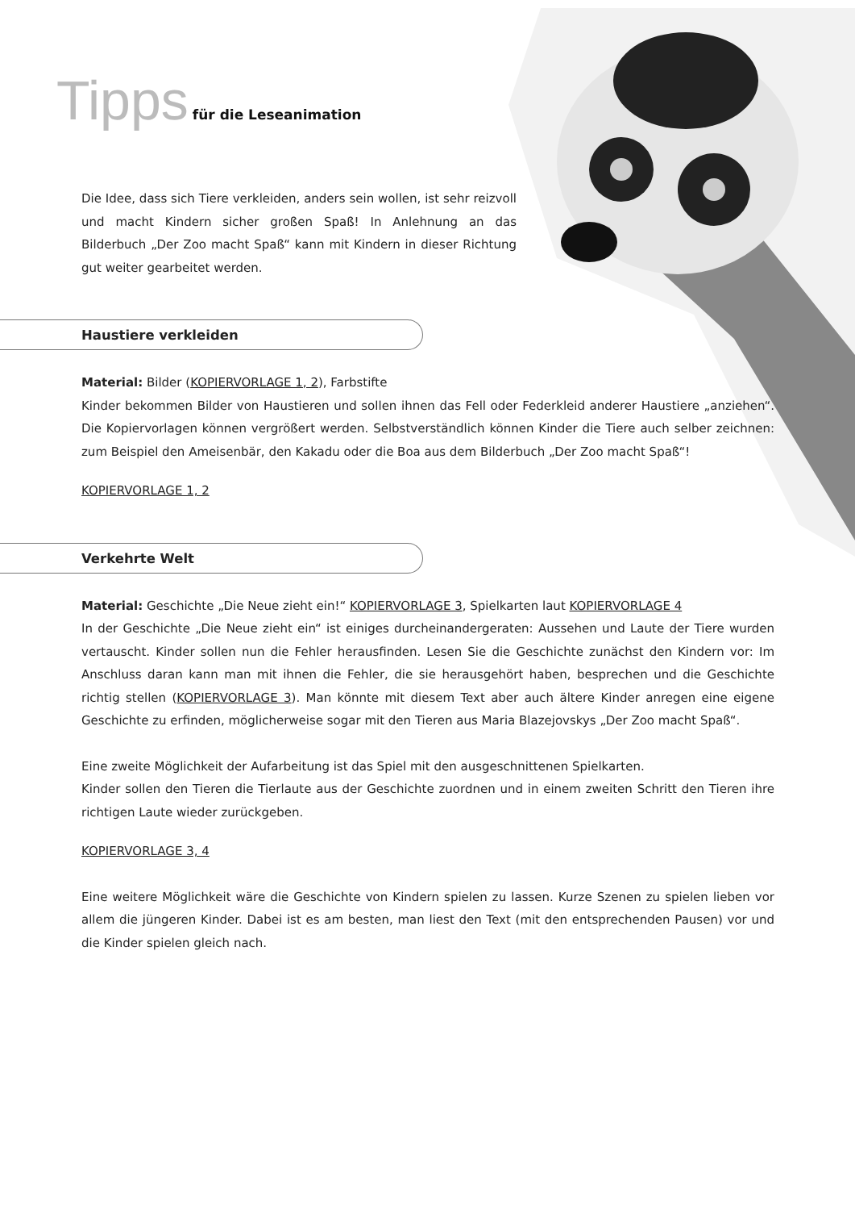Tipps für die Leseanimation
Die Idee, dass sich Tiere verkleiden, anders sein wollen, ist sehr reizvoll und macht Kindern sicher großen Spaß! In Anlehnung an das Bilderbuch „Der Zoo macht Spaß“ kann mit Kindern in dieser Richtung gut weiter gearbeitet werden.
Haustiere verkleiden
Material: Bilder (KOPIERVORLAGE 1, 2), Farbstifte
Kinder bekommen Bilder von Haustieren und sollen ihnen das Fell oder Federkleid anderer Haustiere „anziehen“. Die Kopiervorlagen können vergrößert werden. Selbstverständlich können Kinder die Tiere auch selber zeichnen: zum Beispiel den Ameisenbär, den Kakadu oder die Boa aus dem Bilderbuch „Der Zoo macht Spaß“!
KOPIERVORLAGE 1, 2
Verkehrte Welt
Material: Geschichte „Die Neue zieht ein!“ KOPIERVORLAGE 3, Spielkarten laut KOPIERVORLAGE 4
In der Geschichte „Die Neue zieht ein“ ist einiges durcheinandergeraten: Aussehen und Laute der Tiere wurden vertauscht. Kinder sollen nun die Fehler herausfinden. Lesen Sie die Geschichte zunächst den Kindern vor: Im Anschluss daran kann man mit ihnen die Fehler, die sie herausgehört haben, besprechen und die Geschichte richtig stellen (KOPIERVORLAGE 3). Man könnte mit diesem Text aber auch ältere Kinder anregen eine eigene Geschichte zu erfinden, möglicherweise sogar mit den Tieren aus Maria Blazejovskys „Der Zoo macht Spaß“.
Eine zweite Möglichkeit der Aufarbeitung ist das Spiel mit den ausgeschnittenen Spielkarten.
Kinder sollen den Tieren die Tierlaute aus der Geschichte zuordnen und in einem zweiten Schritt den Tieren ihre richtigen Laute wieder zurückgeben.
KOPIERVORLAGE 3, 4
Eine weitere Möglichkeit wäre die Geschichte von Kindern spielen zu lassen. Kurze Szenen zu spielen lieben vor allem die jüngeren Kinder. Dabei ist es am besten, man liest den Text (mit den entsprechenden Pausen) vor und die Kinder spielen gleich nach.